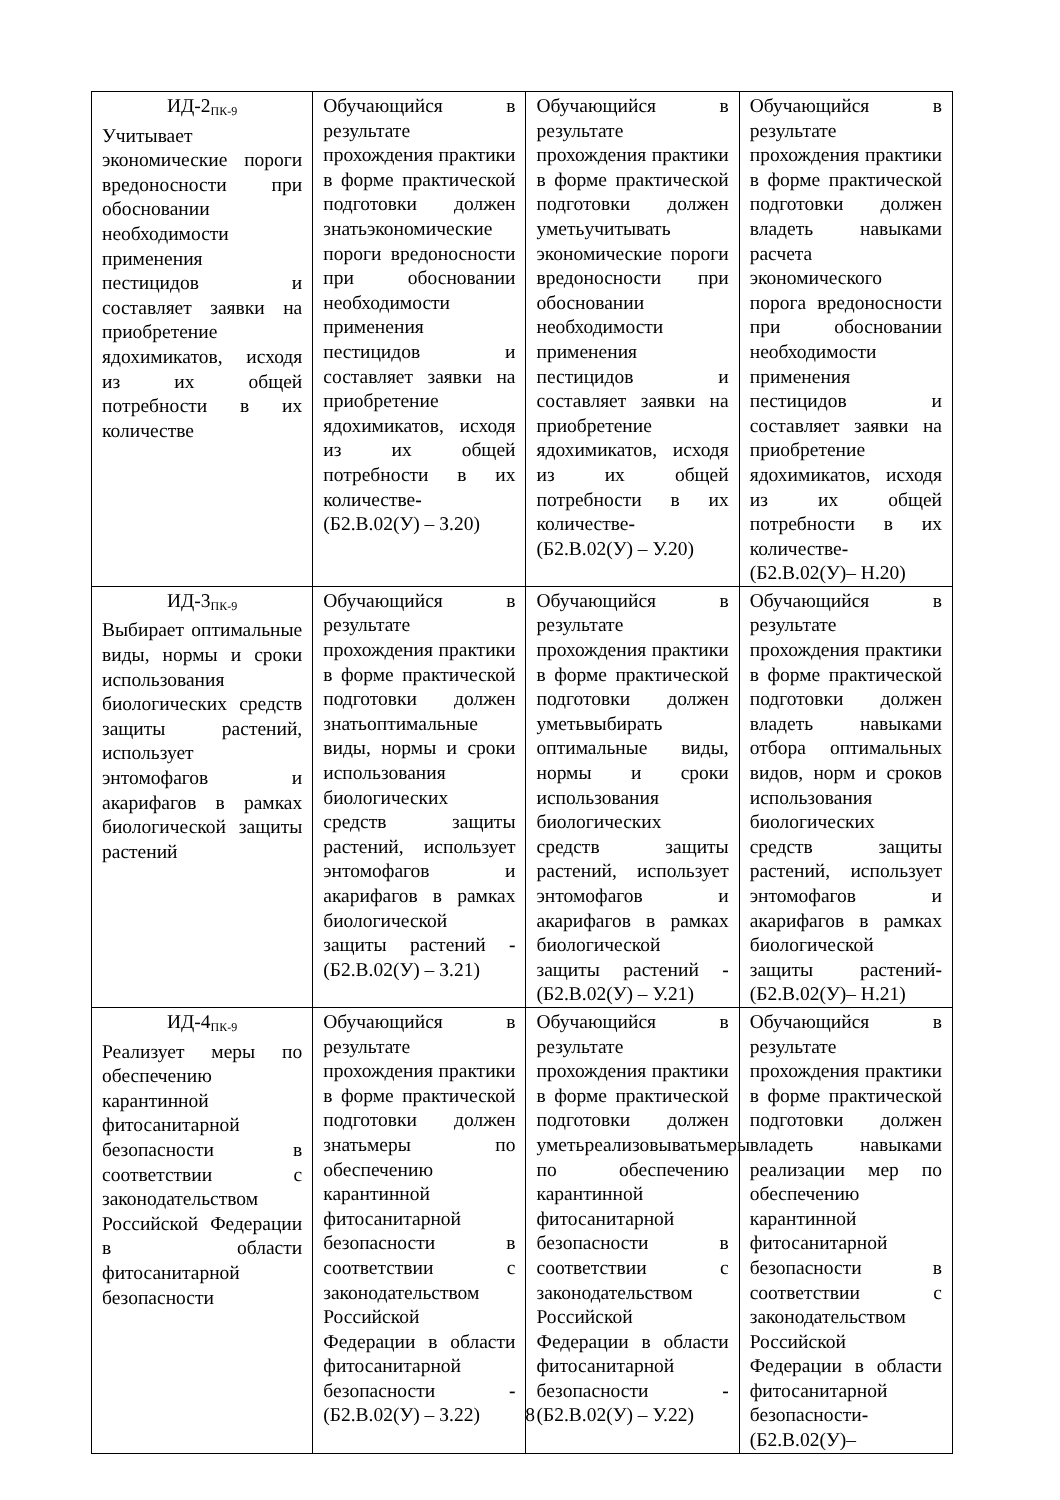| ИД-2<sub>ПК-9</sub> Учитывает экономические пороги вредоносности при обосновании необходимости применения пестицидов и составляет заявки на приобретение ядохимикатов, исходя из их общей потребности в их количестве | Обучающийся в результате прохождения практики в форме практической подготовки должен знатьэкономические пороги вредоносности при обосновании необходимости применения пестицидов и составляет заявки на приобретение ядохимикатов, исходя из их общей потребности в их количестве - (Б2.В.02(У) – З.20) | Обучающийся в результате прохождения практики в форме практической подготовки должен уметьучитывать экономические пороги вредоносности при обосновании необходимости применения пестицидов и составляет заявки на приобретение ядохимикатов, исходя из их общей потребности в их количестве - (Б2.В.02(У) – У.20) | Обучающийся в результате прохождения практики в форме практической подготовки должен владеть навыками расчета экономического порога вредоносности при обосновании необходимости применения пестицидов и составляет заявки на приобретение ядохимикатов, исходя из их общей потребности в их количестве - (Б2.В.02(У)– Н.20) |
| ИД-3<sub>ПК-9</sub> Выбирает оптимальные виды, нормы и сроки использования биологических средств защиты растений, использует энтомофагов и акарифагов в рамках биологической защиты растений | Обучающийся в результате прохождения практики в форме практической подготовки должен знатьоптимальные виды, нормы и сроки использования биологических средств защиты растений, использует энтомофагов и акарифагов в рамках биологической защиты растений - (Б2.В.02(У) – З.21) | Обучающийся в результате прохождения практики в форме практической подготовки должен уметьвыбирать оптимальные виды, нормы и сроки использования биологических средств защиты растений, использует энтомофагов и акарифагов в рамках биологической защиты растений - (Б2.В.02(У) – У.21) | Обучающийся в результате прохождения практики в форме практической подготовки должен владеть навыками отбора оптимальных видов, норм и сроков использования биологических средств защиты растений, использует энтомофагов и акарифагов в рамках биологической защиты растений - (Б2.В.02(У)– Н.21) |
| ИД-4<sub>ПК-9</sub> Реализует меры по обеспечению карантинной фитосанитарной безопасности в соответствии с законодательством Российской Федерации в области фитосанитарной безопасности | Обучающийся в результате прохождения практики в форме практической подготовки должен знатьмеры по обеспечению карантинной фитосанитарной безопасности в соответствии с законодательством Российской Федерации в области фитосанитарной безопасности - (Б2.В.02(У) – З.22) | Обучающийся в результате прохождения практики в форме практической подготовки должен уметьреализовыватьмеры по обеспечению карантинной фитосанитарной безопасности в соответствии с законодательством Российской Федерации в области фитосанитарной безопасности - (Б2.В.02(У) – У.22) | Обучающийся в результате прохождения практики в форме практической подготовки должен владеть навыками реализации мер по обеспечению карантинной фитосанитарной безопасности в соответствии с законодательством Российской Федерации в области фитосанитарной безопасности - (Б2.В.02(У)– |
8